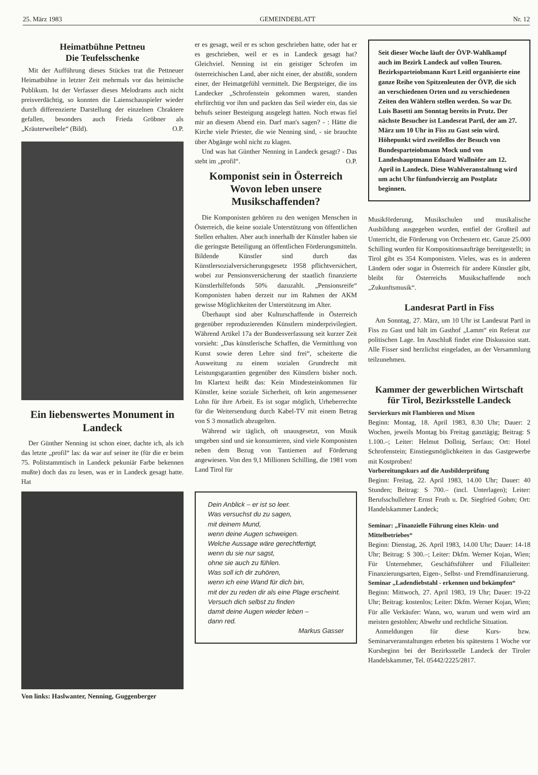25. März 1983 GEMEINDEBLATT Nr. 12
Heimatbühne Pettneu
Die Teufelsschenke
Mit der Aufführung dieses Stückes trat die Pettneuer Heimatbühne in letzter Zeit mehrmals vor das heimische Publikum. Ist der Verfasser dieses Melodrams auch nicht preisverdächtig, so konnten die Laienschauspieler wieder durch differenzierte Darstellung der einzelnen Chraktere gefallen, besonders auch Frieda Gröbner als „Kräuterweibele“ (Bild). O.P.
Ein liebenswertes Monument in Landeck
Der Günther Nenning ist schon einer, dachte ich, als ich das letzte „profil“ las: da war auf seiner ite (für die er beim 75. Politstammtisch in Landeck pekuniär Farbe bekennen mußte) doch das zu lesen, was er in Landeck gesagt hatte. Hat
Von links: Haslwanter, Nenning, Guggenberger
er es gesagt, weil er es schon geschrieben hatte, oder hat er es geschrieben, weil er es in Landeck gesagt hat? Gleichviel. Nenning ist ein geistiger Schrofen im österreichischen Land, aber nicht einer, der abstößt, sondern einer, der Heimatgefühl vermittelt. Die Bergsteiger, die ins Landecker „Schrofenstein gekommen waren, standen ehrfürchtig vor ihm und packten das Seil wieder ein, das sie behufs seiner Besteigung ausgelegt hatten. Noch etwas fiel mir an diesem Abend ein. Darf man's sagen? - : Hätte die Kirche viele Priester, die wie Nenning sind, - sie brauchte über Abgänge wohl nicht zu klagen.
Und was hat Günther Nenning in Landeck gesagt? - Das steht im „profil“. O.P.
Komponist sein in Österreich Wovon leben unsere Musikschaffenden?
Die Komponisten gehören zu den wenigen Menschen in Österreich, die keine soziale Unterstützung von öffentlichen Stellen erhalten. Aber auch innerhalb der Künstler haben sie die geringste Beteiligung an öffentlichen Förderungsmitteln. Bildende Künstler sind durch das Künstlersozialversicherungsgesetz 1958 pflichtversichert, wobei zur Pensionsversicherung der staatlich finanzierte Künstlerhilfefonds 50% dazuzahlt. „Pensionsreife“ Komponisten haben derzeit nur im Rahmen der AKM gewisse Möglichkeiten der Unterstützung im Alter.
Überhaupt sind aber Kulturschaffende in Österreich gegenüber reproduzierenden Künstlern minderprivilegiert. Während Artikel 17a der Bundesverfassung seit kurzer Zeit vorsieht: „Das künstlerische Schaffen, die Vermittlung von Kunst sowie deren Lehre sind frei“, scheiterte die Ausweitung zu einem sozialen Grundrecht mit Leistungsgarantien gegenüber den Künstlern bisher noch. Im Klartext heißt das: Kein Mindesteinkommen für Künstler, keine soziale Sicherheit, oft kein angemessener Lohn für ihre Arbeit. Es ist sogar möglich, Urheberrechte für die Weitersendung durch Kabel-TV mit einem Betrag von S 3 monatlich abzugelten.
Während wir täglich, oft unausgesetzt, von Musik umgeben sind und sie konsumieren, sind viele Komponisten neben dem Bezug von Tantiemen auf Förderung angewiesen. Von den 9,1 Millionen Schilling, die 1981 vom Land Tirol für
Dein Anblick – er ist so leer.
Was versuchst du zu sagen,
mit deinem Mund,
wenn deine Augen schweigen.
Welche Aussage wäre gerechtfertigt,
wenn du sie nur sagst,
ohne sie auch zu fühlen.
Was soll ich dir zuhören,
wenn ich eine Wand für dich bin,
mit der zu reden dir als eine Plage erscheint.
Versuch dich selbst zu finden
damit deine Augen wieder leben –
dann red.
Markus Gasser
Seit dieser Woche läuft der ÖVP-Wahlkampf auch im Bezirk Landeck auf vollen Touren. Bezirksparteiobmann Kurt Leitl organisierte eine ganze Reihe von Spitzenleuten der ÖVP, die sich an verschiedenen Orten und zu verschiedenen Zeiten den Wählern stellen werden. So war Dr. Luis Basetti am Sonntag bereits in Prutz. Der nächste Besucher ist Landesrat Partl, der am 27. März um 10 Uhr in Fiss zu Gast sein wird. Höhepunkt wird zweifellos der Besuch von Bundesparteiobmann Mock und von Landeshauptmann Eduard Wallnöfer am 12. April in Landeck. Diese Wahlveranstaltung wird um acht Uhr fünfundvierzig am Postplatz beginnen.
Musikförderung, Musikschulen und musikalische Ausbildung ausgegeben wurden, entfiel der Großteil auf Unterricht, die Förderung von Orchestern etc. Ganze 25.000 Schilling wurden für Kompositionsaufträge bereitgestellt; in Tirol gibt es 354 Komponisten. Vieles, was es in anderen Ländern oder sogar in Österreich für andere Künstler gibt, bleibt für Österreichs Musikschaffende noch „Zukunftsmusik“.
Landesrat Partl in Fiss
Am Sonntag, 27. März, um 10 Uhr ist Landesrat Partl in Fiss zu Gast und hält im Gasthof „Lamm“ ein Referat zur politischen Lage. Im Anschluß findet eine Diskussion statt. Alle Fisser sind herzlichst eingeladen, an der Versammlung teilzunehmen.
Kammer der gewerblichen Wirtschaft für Tirol, Bezirksstelle Landeck
Servierkurs mit Flambieren und Mixen
Beginn: Montag, 18. April 1983, 8.30 Uhr; Dauer: 2 Wochen, jeweils Montag bis Freitag ganztägig; Beitrag: S 1.100.–; Leiter: Helmut Dollnig, Serfaus; Ort: Hotel Schrofenstein; Einstiegsmöglichkeiten in das Gastgewerbe mit Kostproben!
Vorbereitungskurs auf die Ausbilderprüfung
Beginn: Freitag, 22. April 1983, 14.00 Uhr; Dauer: 40 Stunden; Beitrag: S 700.– (incl. Unterlagen); Leiter: Berufsschullehrer Ernst Fruth u. Dr. Siegfried Gohm; Ort: Handelskammer Landeck;
Seminar: „Finanzielle Führung eines Klein- und Mittelbetriebes“
Beginn: Dienstag, 26. April 1983, 14.00 Uhr; Dauer: 14-18 Uhr; Beitrag: S 300.–; Leiter: Dkfm. Werner Kojan, Wien; Für Unternehmer, Geschäftsführer und Filialleiter: Finanzierungsarten, Eigen-, Selbst- und Fremdfinanzierung.
Seminar „Ladendiebstahl - erkennen und bekämpfen“
Beginn: Mittwoch, 27. April 1983, 19 Uhr; Dauer: 19-22 Uhr; Beitrag: kostenlos; Leiter: Dkfm. Werner Kojan, Wien; Für alle Verkäufer: Wann, wo, warum und wem wird am meisten gestohlen; Abwehr und rechtliche Situation.
Anmeldungen für diese Kurs- bzw. Seminarveranstaltungen erbeten bis spätestens 1 Woche vor Kursbeginn bei der Bezirksstelle Landeck der Tiroler Handelskammer, Tel. 05442/2225/2817.